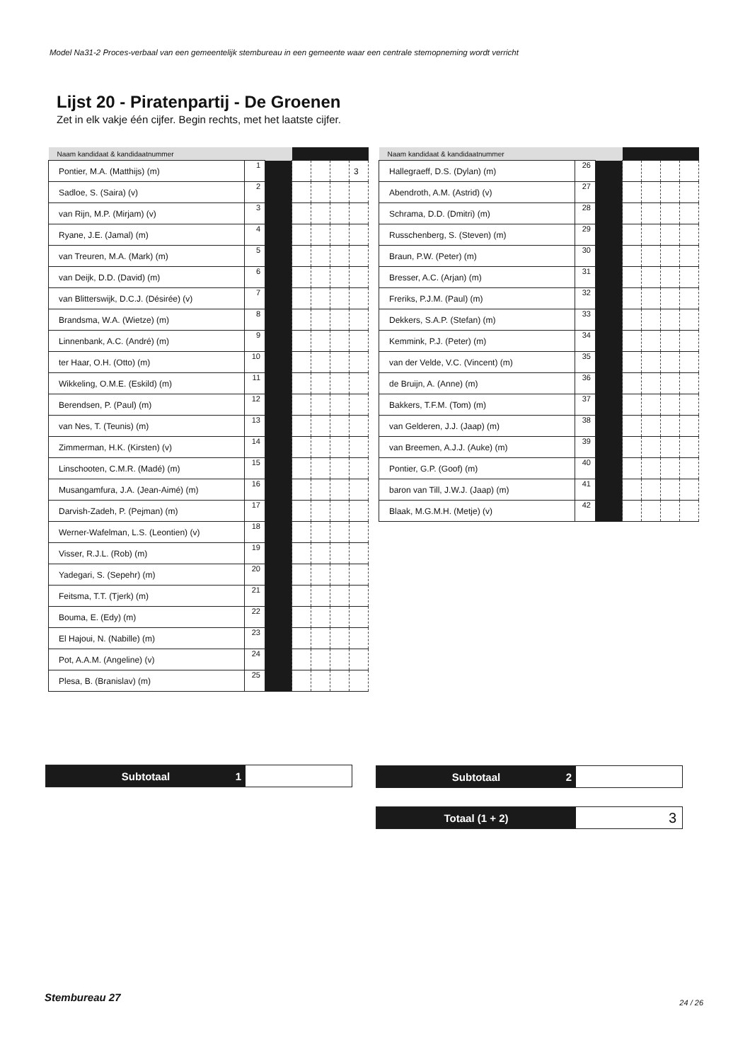Model Na31-2 Proces-verbaal van een gemeentelijk stembureau in een gemeente waar een centrale stemopneming wordt verricht
Lijst 20 - Piratenpartij - De Groenen
Zet in elk vakje één cijfer. Begin rechts, met het laatste cijfer.
| Naam kandidaat & kandidaatnummer | | | | | | |
| --- | --- | --- | --- | --- | --- | --- |
| Pontier, M.A. (Matthijs) (m) | 1 | | | | | 3 |
| Sadloe, S. (Saira) (v) | 2 | | | | | |
| van Rijn, M.P. (Mirjam) (v) | 3 | | | | | |
| Ryane, J.E. (Jamal) (m) | 4 | | | | | |
| van Treuren, M.A. (Mark) (m) | 5 | | | | | |
| van Deijk, D.D. (David) (m) | 6 | | | | | |
| van Blitterswijk, D.C.J. (Désirée) (v) | 7 | | | | | |
| Brandsma, W.A. (Wietze) (m) | 8 | | | | | |
| Linnenbank, A.C. (André) (m) | 9 | | | | | |
| ter Haar, O.H. (Otto) (m) | 10 | | | | | |
| Wikkeling, O.M.E. (Eskild) (m) | 11 | | | | | |
| Berendsen, P. (Paul) (m) | 12 | | | | | |
| van Nes, T. (Teunis) (m) | 13 | | | | | |
| Zimmerman, H.K. (Kirsten) (v) | 14 | | | | | |
| Linschooten, C.M.R. (Madé) (m) | 15 | | | | | |
| Musangamfura, J.A. (Jean-Aimé) (m) | 16 | | | | | |
| Darvish-Zadeh, P. (Pejman) (m) | 17 | | | | | |
| Werner-Wafelman, L.S. (Leontien) (v) | 18 | | | | | |
| Visser, R.J.L. (Rob) (m) | 19 | | | | | |
| Yadegari, S. (Sepehr) (m) | 20 | | | | | |
| Feitsma, T.T. (Tjerk) (m) | 21 | | | | | |
| Bouma, E. (Edy) (m) | 22 | | | | | |
| El Hajoui, N. (Nabille) (m) | 23 | | | | | |
| Pot, A.A.M. (Angeline) (v) | 24 | | | | | |
| Plesa, B. (Branislav) (m) | 25 | | | | | |
| Naam kandidaat & kandidaatnummer | | | | | | |
| --- | --- | --- | --- | --- | --- | --- |
| Hallegraeff, D.S. (Dylan) (m) | 26 | | | | | |
| Abendroth, A.M. (Astrid) (v) | 27 | | | | | |
| Schrama, D.D. (Dmitri) (m) | 28 | | | | | |
| Russchenberg, S. (Steven) (m) | 29 | | | | | |
| Braun, P.W. (Peter) (m) | 30 | | | | | |
| Bresser, A.C. (Arjan) (m) | 31 | | | | | |
| Freriks, P.J.M. (Paul) (m) | 32 | | | | | |
| Dekkers, S.A.P. (Stefan) (m) | 33 | | | | | |
| Kemmink, P.J. (Peter) (m) | 34 | | | | | |
| van der Velde, V.C. (Vincent) (m) | 35 | | | | | |
| de Bruijn, A. (Anne) (m) | 36 | | | | | |
| Bakkers, T.F.M. (Tom) (m) | 37 | | | | | |
| van Gelderen, J.J. (Jaap) (m) | 38 | | | | | |
| van Breemen, A.J.J. (Auke) (m) | 39 | | | | | |
| Pontier, G.P. (Goof) (m) | 40 | | | | | |
| baron van Till, J.W.J. (Jaap) (m) | 41 | | | | | |
| Blaak, M.G.M.H. (Metje) (v) | 42 | | | | | |
Subtotaal 1 Subtotaal 2
Totaal (1 + 2)
3
Stembureau 27 24 / 26